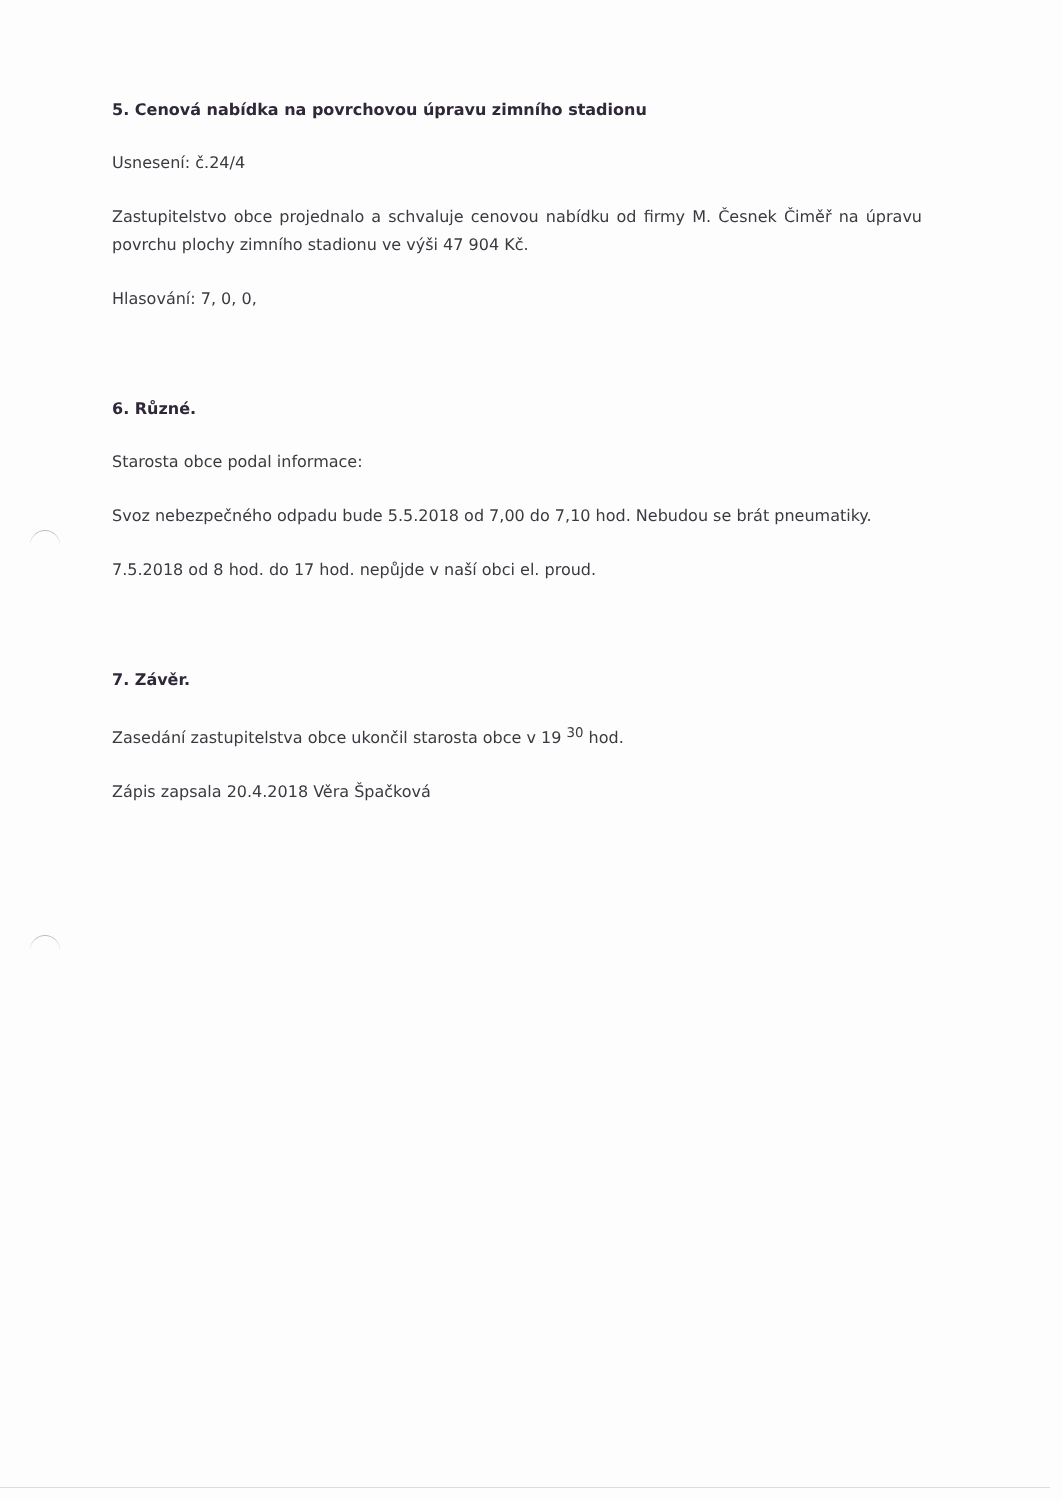5. Cenová nabídka na povrchovou úpravu zimního stadionu
Usnesení: č.24/4
Zastupitelstvo obce projednalo a schvaluje cenovou nabídku od firmy M. Česnek Čiměř na úpravu povrchu plochy zimního stadionu ve výši 47 904 Kč.
Hlasování: 7, 0, 0,
6. Různé.
Starosta obce podal informace:
Svoz nebezpečného odpadu bude 5.5.2018 od 7,00 do 7,10 hod. Nebudou se brát pneumatiky.
7.5.2018 od 8 hod. do 17 hod. nepůjde v naší obci el. proud.
7. Závěr.
Zasedání zastupitelstva obce ukončil starosta obce v 19 <sup>30</sup> hod.
Zápis zapsala 20.4.2018 Věra Špačková